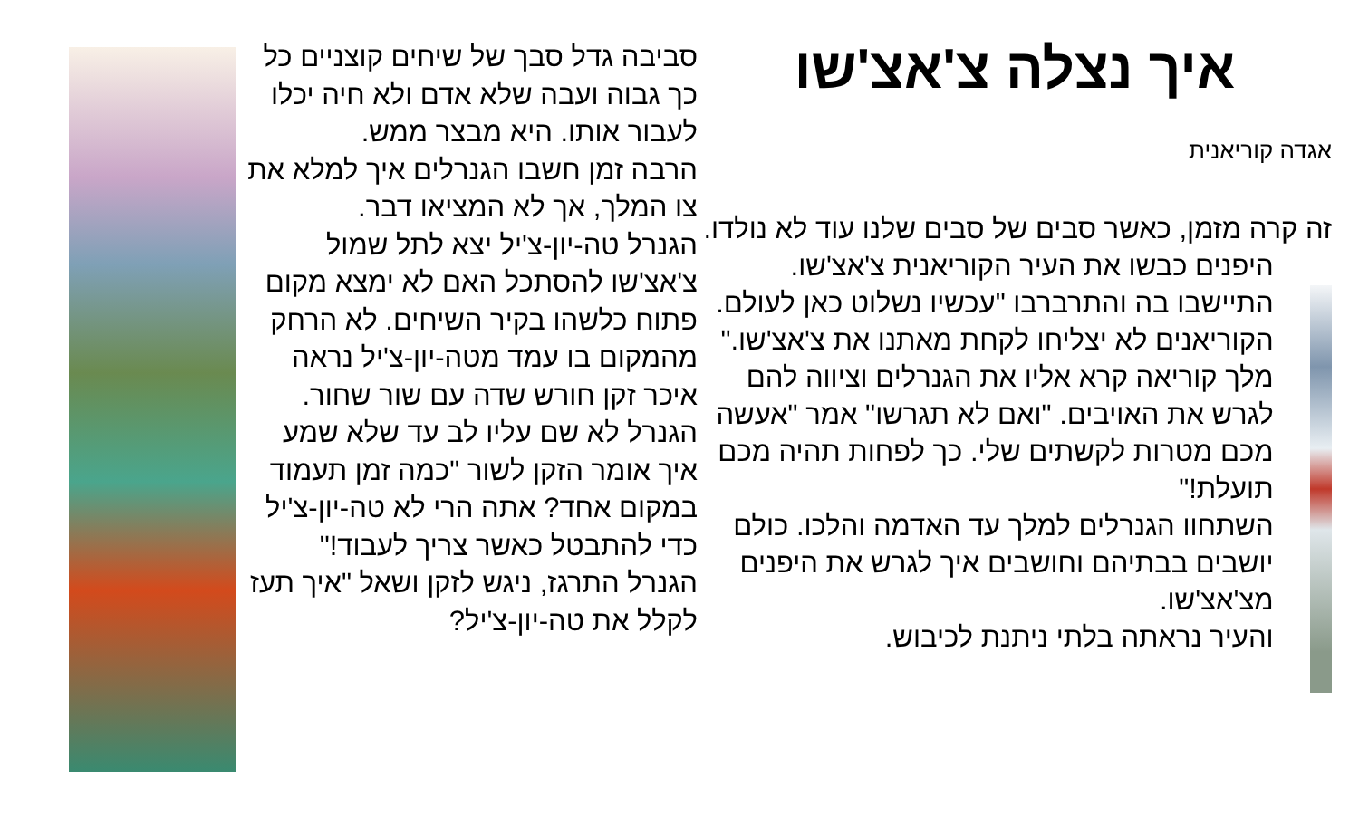איך נצלה צ'אצ'שו
אגדה קוריאנית
זה קרה מזמן, כאשר סבים של סבים שלנו עוד לא נולדו.
היפנים כבשו את העיר הקוריאנית צ'אצ'שו. התיישבו בה והתרברבו "עכשיו נשלוט כאן לעולם. הקוריאנים לא יצליחו לקחת מאתנו את צ'אצ'שו." מלך קוריאה קרא אליו את הגנרלים וציווה להם לגרש את האויבים. "ואם לא תגרשו" אמר "אעשה מכם מטרות לקשתים שלי. כך לפחות תהיה מכם תועלת!"
השתחוו הגנרלים למלך עד האדמה והלכו. כולם יושבים בבתיהם וחושבים איך לגרש את היפנים מצ'אצ'שו.
והעיר נראתה בלתי ניתנת לכיבוש.
סביבה גדל סבך של שיחים קוצניים כל כך גבוה ועבה שלא אדם ולא חיה יכלו לעבור אותו. היא מבצר ממש.
הרבה זמן חשבו הגנרלים איך למלא את צו המלך, אך לא המציאו דבר.
הגנרל טה-יון-צ'יל יצא לתל שמול צ'אצ'שו להסתכל האם לא ימצא מקום פתוח כלשהו בקיר השיחים. לא הרחק מהמקום בו עמד מטה-יון-צ'יל נראה איכר זקן חורש שדה עם שור שחור. הגנרל לא שם עליו לב עד שלא שמע איך אומר הזקן לשור "כמה זמן תעמוד במקום אחד? אתה הרי לא טה-יון-צ'יל כדי להתבטל כאשר צריך לעבוד!"
הגנרל התרגז, ניגש לזקן ושאל "איך תעז לקלל את טה-יון-צ'יל?